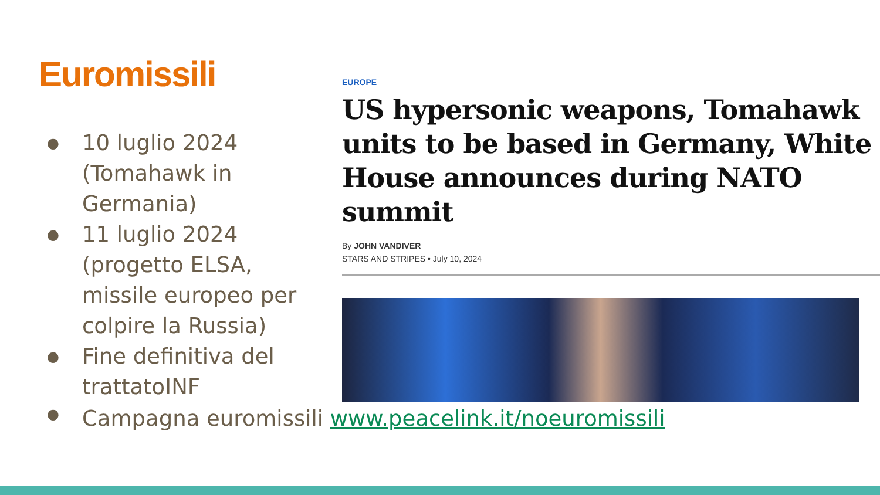Euromissili
● 10 luglio 2024 (Tomahawk in Germania)
● 11 luglio 2024 (progetto ELSA, missile europeo per colpire la Russia)
● Fine definitiva del trattatoINF
● Campagna euromissili www.peacelink.it/noeuromissili
EUROPE
US hypersonic weapons, Tomahawk units to be based in Germany, White House announces during NATO summit
By JOHN VANDIVER
STARS AND STRIPES • July 10, 2024